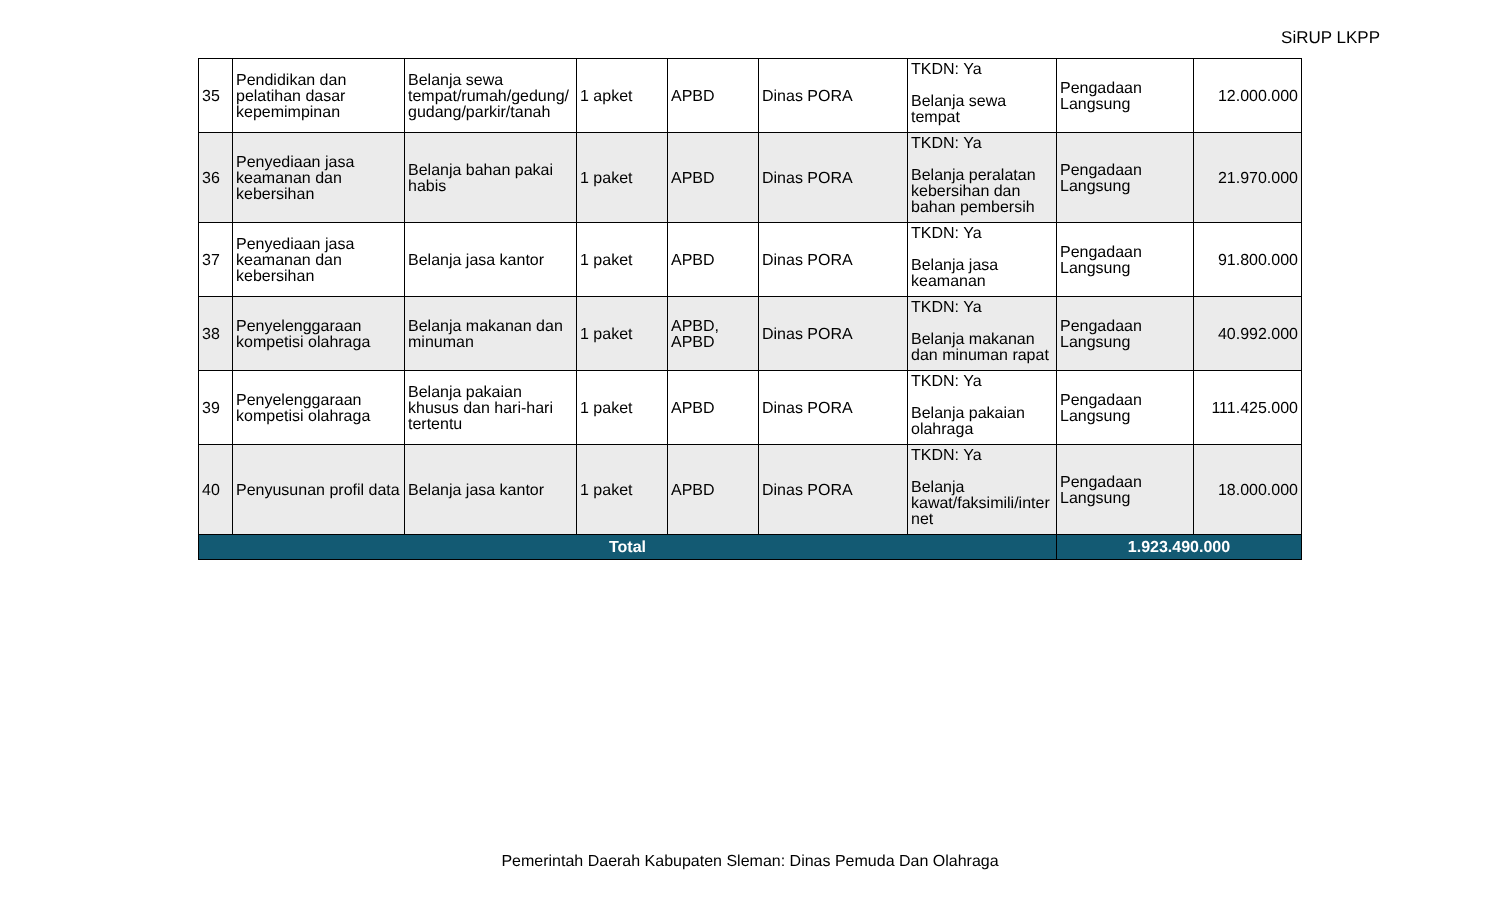SiRUP LKPP
| 35 | Pendidikan dan pelatihan dasar kepemimpinan | Belanja sewa tempat/rumah/gedung/ gudang/parkir/tanah | 1 apket | APBD | Dinas PORA | TKDN: Ya Belanja sewa tempat | Pengadaan Langsung | 12.000.000 |
| 36 | Penyediaan jasa keamanan dan kebersihan | Belanja bahan pakai habis | 1 paket | APBD | Dinas PORA | TKDN: Ya Belanja peralatan kebersihan dan bahan pembersih | Pengadaan Langsung | 21.970.000 |
| 37 | Penyediaan jasa keamanan dan kebersihan | Belanja jasa kantor | 1 paket | APBD | Dinas PORA | TKDN: Ya Belanja jasa keamanan | Pengadaan Langsung | 91.800.000 |
| 38 | Penyelenggaraan kompetisi olahraga | Belanja makanan dan minuman | 1 paket | APBD, APBD | Dinas PORA | TKDN: Ya Belanja makanan dan minuman rapat | Pengadaan Langsung | 40.992.000 |
| 39 | Penyelenggaraan kompetisi olahraga | Belanja pakaian khusus dan hari-hari tertentu | 1 paket | APBD | Dinas PORA | TKDN: Ya Belanja pakaian olahraga | Pengadaan Langsung | 111.425.000 |
| 40 | Penyusunan profil data | Belanja jasa kantor | 1 paket | APBD | Dinas PORA | TKDN: Ya Belanja kawat/faksimili/inter net | Pengadaan Langsung | 18.000.000 |
| Total | | | | | | | 1.923.490.000 | |
Pemerintah Daerah Kabupaten Sleman: Dinas Pemuda Dan Olahraga